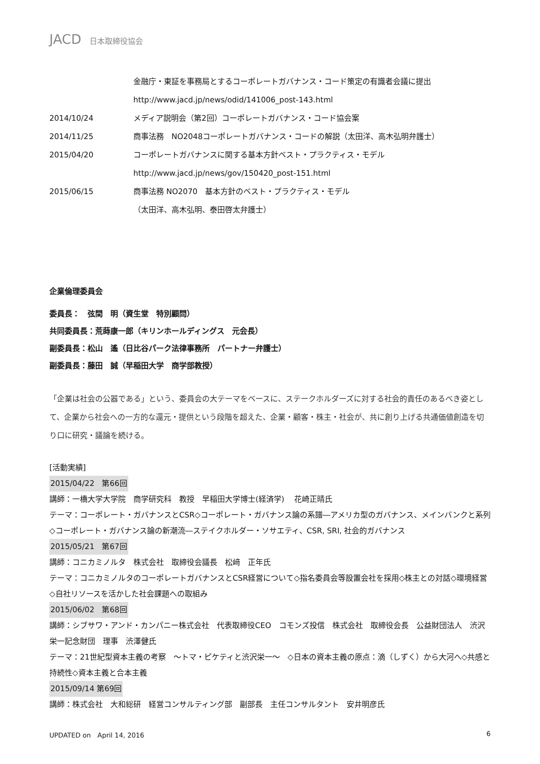JACD 日本取締役協会
金融庁・東証を事務局とするコーポレートガバナンス・コード策定の有識者会議に提出
http://www.jacd.jp/news/odid/141006_post-143.html
2014/10/24 メディア説明会（第2回）コーポレートガバナンス・コード協会案
2014/11/25 商事法務　NO2048コーポレートガバナンス・コードの解説（太田洋、高木弘明弁護士）
2015/04/20 コーポレートガバナンスに関する基本方針ベスト・プラクティス・モデル
http://www.jacd.jp/news/gov/150420_post-151.html
2015/06/15 商事法務 NO2070　基本方針のベスト・プラクティス・モデル
（太田洋、高木弘明、泰田啓太弁護士）
企業倫理委員会
委員長：　弦間　明（資生堂　特別顧問）
共同委員長：荒蒔康一郎（キリンホールディングス　元会長）
副委員長：松山　遙（日比谷パーク法律事務所　パートナー弁護士）
副委員長：藤田　誠（早稲田大学　商学部教授）
「企業は社会の公器である」という、委員会の大テーマをベースに、ステークホルダーズに対する社会的責任のあるべき姿として、企業から社会への一方的な還元・提供という段階を超えた、企業・顧客・株主・社会が、共に創り上げる共通価値創造を切り口に研究・議論を続ける。
[活動実績]
2015/04/22　第66回
講師：一橋大学大学院　商学研究科　教授　早稲田大学博士(経済学)　 花崎正晴氏
テーマ：コーポレート・ガバナンスとCSR◇コーポレート・ガバナンス論の系譜―アメリカ型のガバナンス、メインバンクと系列　◇コーポレート・ガバナンス論の新潮流―ステイクホルダー・ソサエティ、CSR, SRI, 社会的ガバナンス
2015/05/21　第67回
講師：コニカミノルタ　株式会社　取締役会議長　松﨑　正年氏
テーマ：コニカミノルタのコーポレートガバナンスとCSR経営について◇指名委員会等設置会社を採用◇株主との対話◇環境経営◇自社リソースを活かした社会課題への取組み
2015/06/02　第68回
講師：シブサワ・アンド・カンパニー株式会社　代表取締役CEO　コモンズ投信　株式会社　取締役会長　公益財団法人　渋沢栄一記念財団　理事　渋澤健氏
テーマ：21世紀型資本主義の考察　～トマ・ピケティと渋沢栄一～　◇日本の資本主義の原点：滴（しずく）から大河へ◇共感と持続性◇資本主義と合本主義
2015/09/14 第69回
講師：株式会社　大和総研　経営コンサルティング部　副部長　主任コンサルタント　安井明彦氏
UPDATED on　April 14, 2016 6